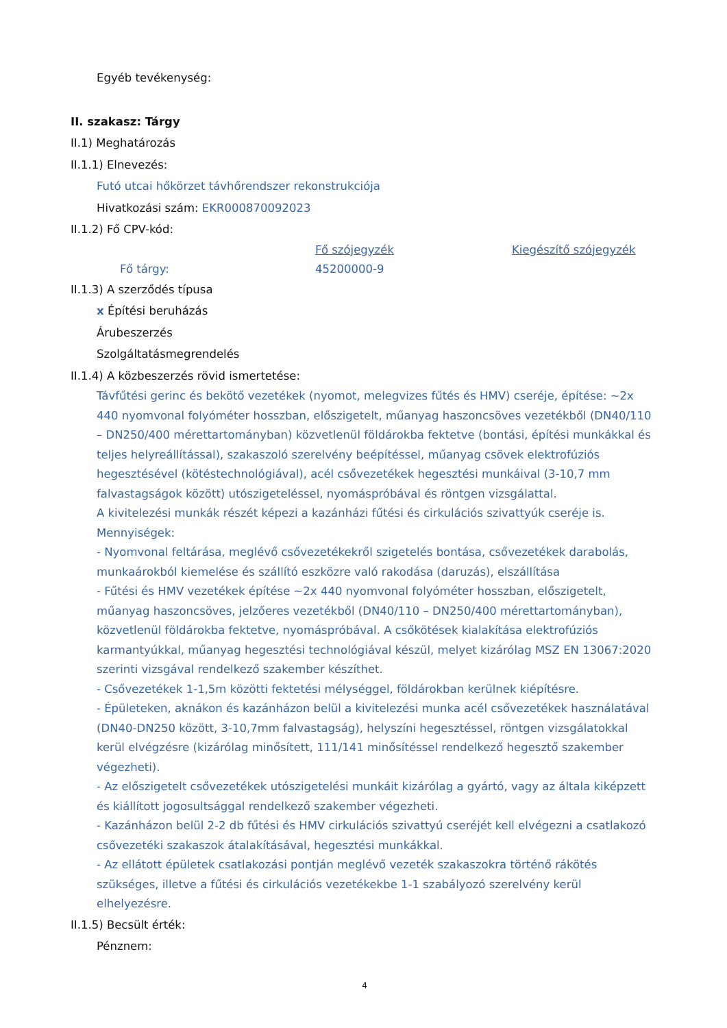Egyéb tevékenység:
II. szakasz: Tárgy
II.1) Meghatározás
II.1.1) Elnevezés:
Futó utcai hőkörzet távhőrendszer rekonstrukciója
Hivatkozási szám: EKR000870092023
II.1.2) Fő CPV-kód:
Fő szójegyzék Kiegészítő szójegyzék
Fő tárgy: 45200000-9
II.1.3) A szerződés típusa
x Építési beruházás
Árubeszerzés
Szolgáltatásmegrendelés
II.1.4) A közbeszerzés rövid ismertetése:
Távfűtési gerinc és bekötő vezetékek (nyomot, melegvizes fűtés és HMV) cseréje, építése: ~2x 440 nyomvonal folyóméter hosszban, előszigetelt, műanyag haszoncsöves vezetékből (DN40/110 – DN250/400 mérettartományban) közvetlenül földárokba fektetve (bontási, építési munkákkal és teljes helyreállítással), szakaszoló szerelvény beépítéssel, műanyag csövek elektrofúziós hegesztésével (kötéstechnológiával), acél csővezetékek hegesztési munkáival (3-10,7 mm falvastagságok között) utószigeteléssel, nyomáspróbával és röntgen vizsgálattal.
A kivitelezési munkák részét képezi a kazánházi fűtési és cirkulációs szivattyúk cseréje is.
Mennyiségek:
- Nyomvonal feltárása, meglévő csővezetékekről szigetelés bontása, csővezetékek darabolás, munkaárokból kiemelése és szállító eszközre való rakodása (daruzás), elszállítása
- Fűtési és HMV vezetékek építése ~2x 440 nyomvonal folyóméter hosszban, előszigetelt, műanyag haszoncsöves, jelzőeres vezetékből (DN40/110 – DN250/400 mérettartományban), közvetlenül földárokba fektetve, nyomáspróbával. A csőkötések kialakítása elektrofúziós karmantyúkkal, műanyag hegesztési technológiával készül, melyet kizárólag MSZ EN 13067:2020 szerinti vizsgával rendelkező szakember készíthet.
- Csővezetékek 1-1,5m közötti fektetési mélységgel, földárokban kerülnek kiépítésre.
- Épületeken, aknákon és kazánházon belül a kivitelezési munka acél csővezetékek használatával (DN40-DN250 között, 3-10,7mm falvastagság), helyszíni hegesztéssel, röntgen vizsgálatokkal kerül elvégzésre (kizárólag minősített, 111/141 minősítéssel rendelkező hegesztő szakember végezheti).
- Az előszigetelt csővezetékek utószigetelési munkáit kizárólag a gyártó, vagy az általa kiképzett és kiállított jogosultsággal rendelkező szakember végezheti.
- Kazánházon belül 2-2 db fűtési és HMV cirkulációs szivattyú cseréjét kell elvégezni a csatlakozó csővezetéki szakaszok átalakításával, hegesztési munkákkal.
- Az ellátott épületek csatlakozási pontján meglévő vezeték szakaszokra történő rákötés szükséges, illetve a fűtési és cirkulációs vezetékekbe 1-1 szabályozó szerelvény kerül elhelyezésre.
II.1.5) Becsült érték:
Pénznem:
4